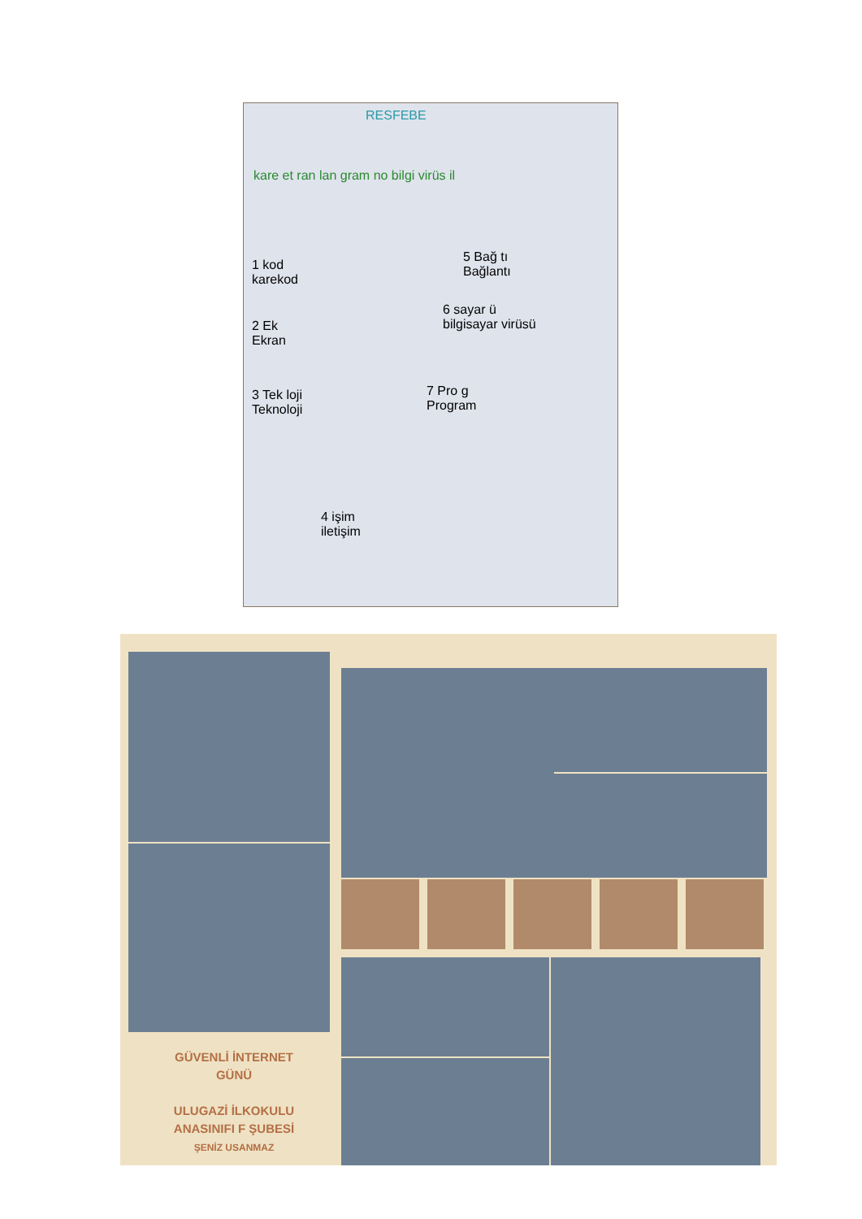RESFEBE
kare et ran lan gram no bilgi virüs il
1 kod
karekod
2 Ek
Ekran
3 Tek loji
Teknoloji
5 Bağ tı
Bağlantı
6 sayar ü
bilgisayar virüsü
7 Pro g
Program
4 işim
iletişim
GÜVENLİ İNTERNET
GÜNÜ
ULUGAZİ İLKOKULU
ANASINIFI F ŞUBESİ
ŞENİZ USANMAZ